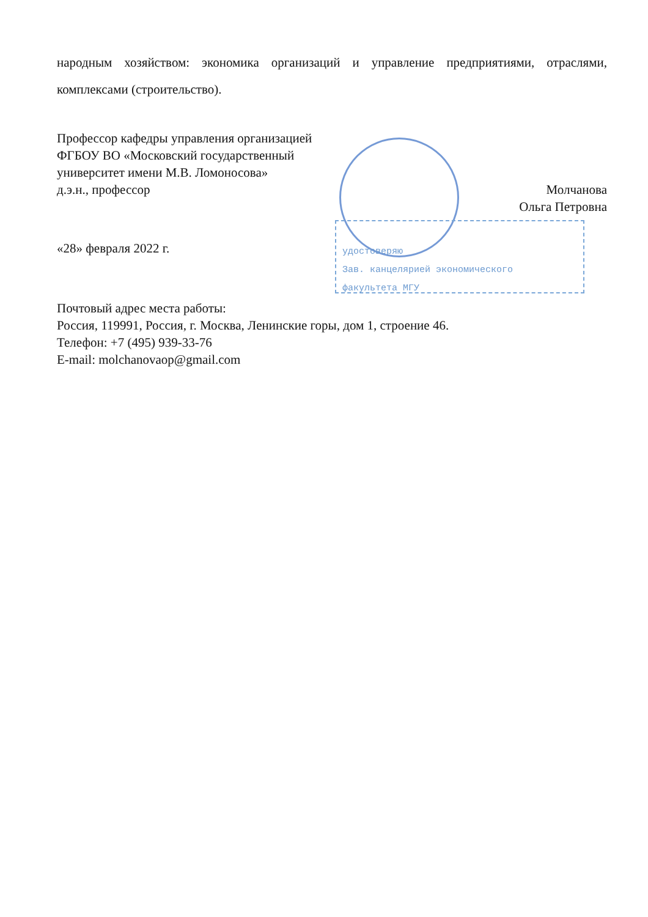народным хозяйством: экономика организаций и управление предприятиями, отраслями, комплексами (строительство).
удостоверяю
Зав. канцелярией экономического
факультета МГУ
Профессор кафедры управления организацией
ФГБОУ ВО «Московский государственный
университет имени М.В. Ломоносова»
д.э.н., профессор Молчанова
Ольга Петровна
«28» февраля 2022 г.
Почтовый адрес места работы:
Россия, 119991, Россия, г. Москва, Ленинские горы, дом 1, строение 46.
Телефон: +7 (495) 939-33-76
E-mail: molchanovaop@gmail.com